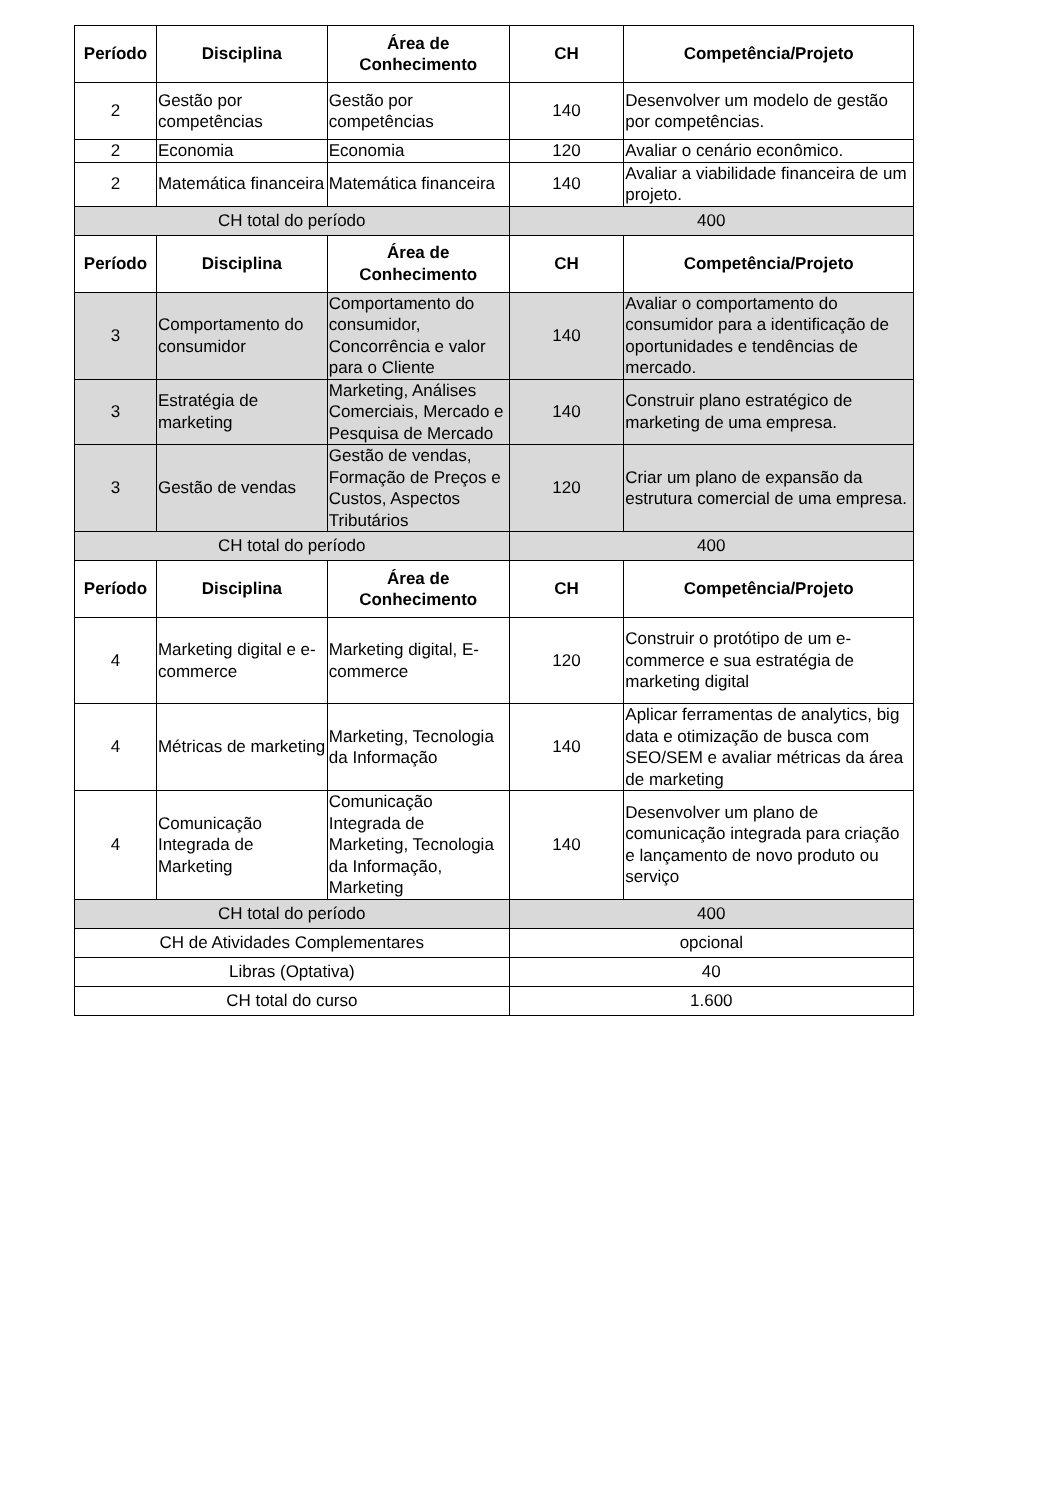| Período | Disciplina | Área de Conhecimento | CH | Competência/Projeto |
| --- | --- | --- | --- | --- |
| 2 | Gestão por competências | Gestão por competências | 140 | Desenvolver um modelo de gestão por competências. |
| 2 | Economia | Economia | 120 | Avaliar o cenário econômico. |
| 2 | Matemática financeira | Matemática financeira | 140 | Avaliar a viabilidade financeira de um projeto. |
| CH total do período | | | 400 | |
| Período | Disciplina | Área de Conhecimento | CH | Competência/Projeto |
| 3 | Comportamento do consumidor | Comportamento do consumidor, Concorrência e valor para o Cliente | 140 | Avaliar o comportamento do consumidor para a identificação de oportunidades e tendências de mercado. |
| 3 | Estratégia de marketing | Marketing, Análises Comerciais, Mercado e Pesquisa de Mercado | 140 | Construir plano estratégico de marketing de uma empresa. |
| 3 | Gestão de vendas | Gestão de vendas, Formação de Preços e Custos, Aspectos Tributários | 120 | Criar um plano de expansão da estrutura comercial de uma empresa. |
| CH total do período | | | 400 | |
| Período | Disciplina | Área de Conhecimento | CH | Competência/Projeto |
| 4 | Marketing digital e e-commerce | Marketing digital, E-commerce | 120 | Construir o protótipo de um e-commerce e sua estratégia de marketing digital |
| 4 | Métricas de marketing | Marketing, Tecnologia da Informação | 140 | Aplicar ferramentas de analytics, big data e otimização de busca com SEO/SEM e avaliar métricas da área de marketing |
| 4 | Comunicação Integrada de Marketing | Comunicação Integrada de Marketing, Tecnologia da Informação, Marketing | 140 | Desenvolver um plano de comunicação integrada para criação e lançamento de novo produto ou serviço |
| CH total do período | | | 400 | |
| CH de Atividades Complementares | | | opcional | |
| Libras (Optativa) | | | 40 | |
| CH total do curso | | | 1.600 | |